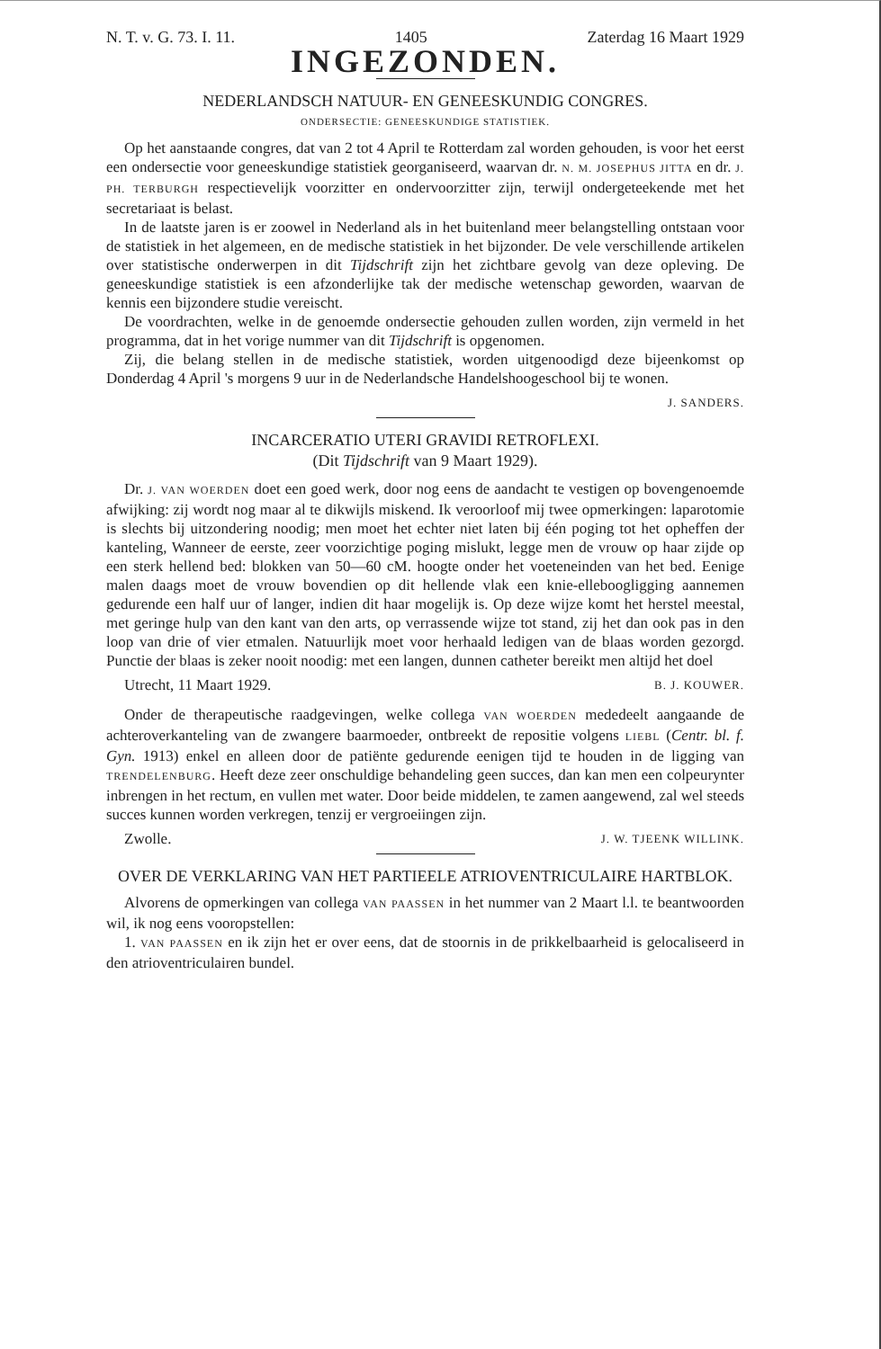N. T. v. G. 73. I. 11. 1405 Zaterdag 16 Maart 1929
INGEZONDEN.
NEDERLANDSCH NATUUR- EN GENEESKUNDIG CONGRES.
ONDERSECTIE: GENEESKUNDIGE STATISTIEK.
Op het aanstaande congres, dat van 2 tot 4 April te Rotterdam zal worden gehouden, is voor het eerst een ondersectie voor geneeskundige statistiek georganiseerd, waarvan dr. N. M. JOSEPHUS JITTA en dr. J. PH. TERBURGH respectievelijk voorzitter en ondervoorzitter zijn, terwijl ondergeteekende met het secretariaat is belast.
In de laatste jaren is er zoowel in Nederland als in het buitenland meer belangstelling ontstaan voor de statistiek in het algemeen, en de medische statistiek in het bijzonder. De vele verschillende artikelen over statistische onderwerpen in dit Tijdschrift zijn het zichtbare gevolg van deze opleving. De geneeskundige statistiek is een afzonderlijke tak der medische wetenschap geworden, waarvan de kennis een bijzondere studie vereischt.
De voordrachten, welke in de genoemde ondersectie gehouden zullen worden, zijn vermeld in het programma, dat in het vorige nummer van dit Tijdschrift is opgenomen.
Zij, die belang stellen in de medische statistiek, worden uitgenoodigd deze bijeenkomst op Donderdag 4 April 's morgens 9 uur in de Nederlandsche Handelshoogeschool bij te wonen.
J. SANDERS.
INCARCERATIO UTERI GRAVIDI RETROFLEXI.
(Dit Tijdschrift van 9 Maart 1929).
Dr. J. VAN WOERDEN doet een goed werk, door nog eens de aandacht te vestigen op bovengenoemde afwijking: zij wordt nog maar al te dikwijls miskend. Ik veroorloof mij twee opmerkingen: laparotomie is slechts bij uitzondering noodig; men moet het echter niet laten bij één poging tot het opheffen der kanteling, Wanneer de eerste, zeer voorzichtige poging mislukt, legge men de vrouw op haar zijde op een sterk hellend bed: blokken van 50—60 cM. hoogte onder het voeteneinden van het bed. Eenige malen daags moet de vrouw bovendien op dit hellende vlak een knie-elleboogligging aannemen gedurende een half uur of langer, indien dit haar mogelijk is. Op deze wijze komt het herstel meestal, met geringe hulp van den kant van den arts, op verrassende wijze tot stand, zij het dan ook pas in den loop van drie of vier etmalen. Natuurlijk moet voor herhaald ledigen van de blaas worden gezorgd. Punctie der blaas is zeker nooit noodig: met een langen, dunnen catheter bereikt men altijd het doel
Utrecht, 11 Maart 1929. B. J. KOUWER.
Onder de therapeutische raadgevingen, welke collega VAN WOERDEN mededeelt aangaande de achteroverkanteling van de zwangere baarmoeder, ontbreekt de repositie volgens LIEBL (Centr. bl. f. Gyn. 1913) enkel en alleen door de patiënte gedurende eenigen tijd te houden in de ligging van TRENDELENBURG. Heeft deze zeer onschuldige behandeling geen succes, dan kan men een colpeurynter inbrengen in het rectum, en vullen met water. Door beide middelen, te zamen aangewend, zal wel steeds succes kunnen worden verkregen, tenzij er vergroeiingen zijn.
Zwolle. J. W. TJEENK WILLINK.
OVER DE VERKLARING VAN HET PARTIEELE ATRIOVENTRICULAIRE HARTBLOK.
Alvorens de opmerkingen van collega VAN PAASSEN in het nummer van 2 Maart l.l. te beantwoorden wil, ik nog eens vooropstellen:
1. VAN PAASSEN en ik zijn het er over eens, dat de stoornis in de prikkelbaarheid is gelocaliseerd in den atrioventriculairen bundel.